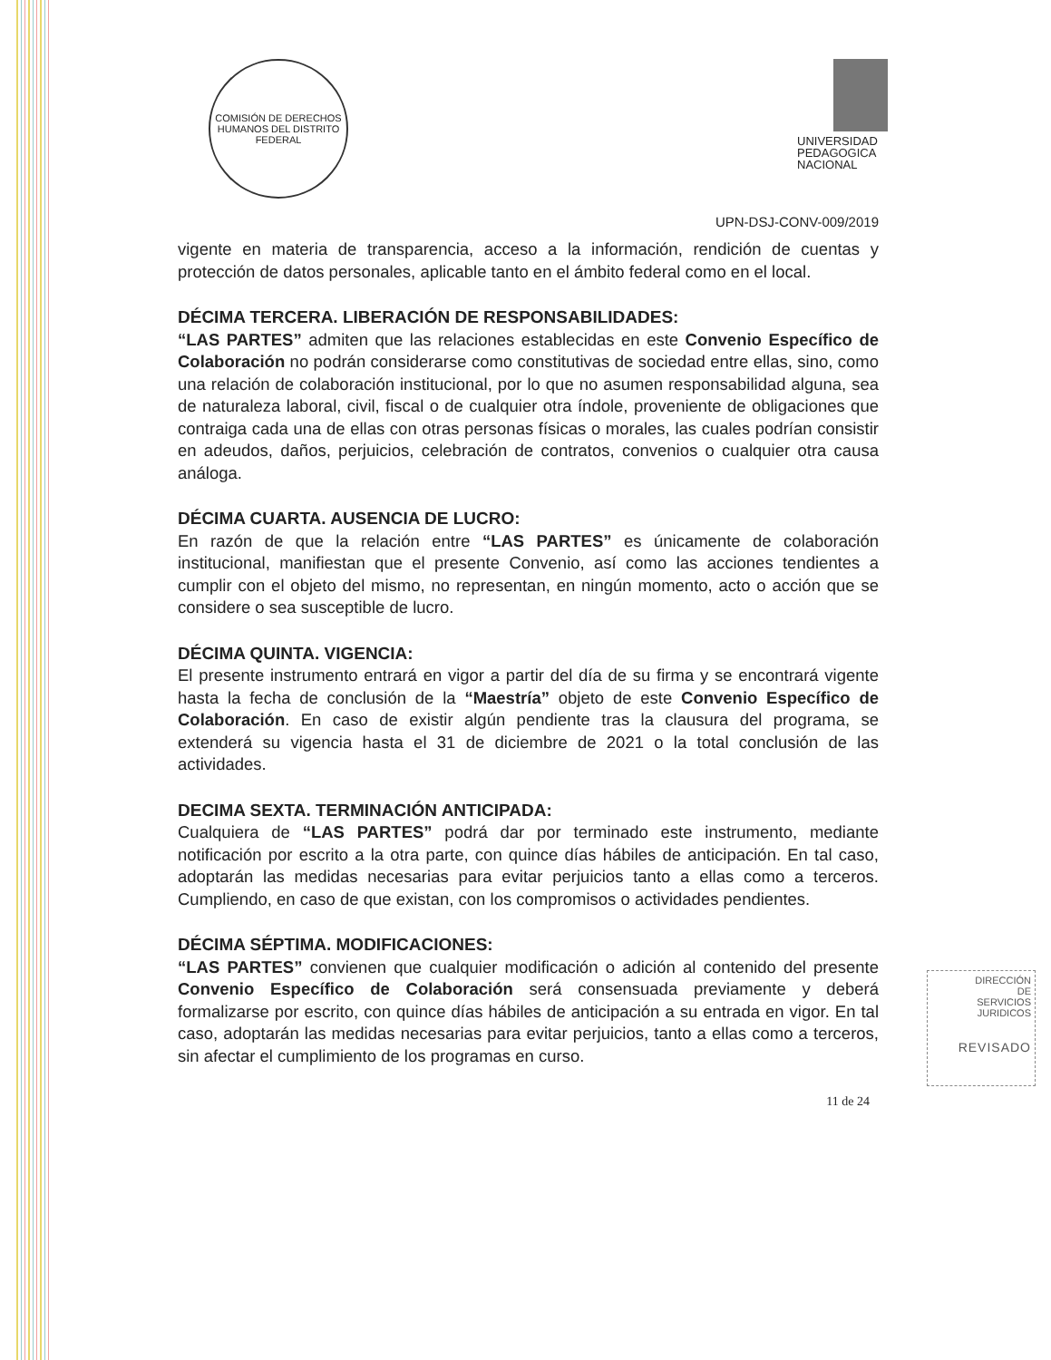COMISIÓN DE DERECHOS HUMANOS DEL DISTRITO FEDERAL
UNIVERSIDAD
PEDAGOGICA
NACIONAL
UPN-DSJ-CONV-009/2019
vigente en materia de transparencia, acceso a la información, rendición de cuentas y protección de datos personales, aplicable tanto en el ámbito federal como en el local.
DÉCIMA TERCERA. LIBERACIÓN DE RESPONSABILIDADES:
“LAS PARTES” admiten que las relaciones establecidas en este Convenio Específico de Colaboración no podrán considerarse como constitutivas de sociedad entre ellas, sino, como una relación de colaboración institucional, por lo que no asumen responsabilidad alguna, sea de naturaleza laboral, civil, fiscal o de cualquier otra índole, proveniente de obligaciones que contraiga cada una de ellas con otras personas físicas o morales, las cuales podrían consistir en adeudos, daños, perjuicios, celebración de contratos, convenios o cualquier otra causa análoga.
DÉCIMA CUARTA. AUSENCIA DE LUCRO:
En razón de que la relación entre “LAS PARTES” es únicamente de colaboración institucional, manifiestan que el presente Convenio, así como las acciones tendientes a cumplir con el objeto del mismo, no representan, en ningún momento, acto o acción que se considere o sea susceptible de lucro.
DÉCIMA QUINTA. VIGENCIA:
El presente instrumento entrará en vigor a partir del día de su firma y se encontrará vigente hasta la fecha de conclusión de la “Maestría” objeto de este Convenio Específico de Colaboración. En caso de existir algún pendiente tras la clausura del programa, se extenderá su vigencia hasta el 31 de diciembre de 2021 o la total conclusión de las actividades.
DECIMA SEXTA. TERMINACIÓN ANTICIPADA:
Cualquiera de “LAS PARTES” podrá dar por terminado este instrumento, mediante notificación por escrito a la otra parte, con quince días hábiles de anticipación. En tal caso, adoptarán las medidas necesarias para evitar perjuicios tanto a ellas como a terceros. Cumpliendo, en caso de que existan, con los compromisos o actividades pendientes.
DÉCIMA SÉPTIMA. MODIFICACIONES:
“LAS PARTES” convienen que cualquier modificación o adición al contenido del presente Convenio Específico de Colaboración será consensuada previamente y deberá formalizarse por escrito, con quince días hábiles de anticipación a su entrada en vigor. En tal caso, adoptarán las medidas necesarias para evitar perjuicios, tanto a ellas como a terceros, sin afectar el cumplimiento de los programas en curso.
11 de 24
DIRECCIÓN
DE
SERVICIOS
JURIDICOS
REVISADO